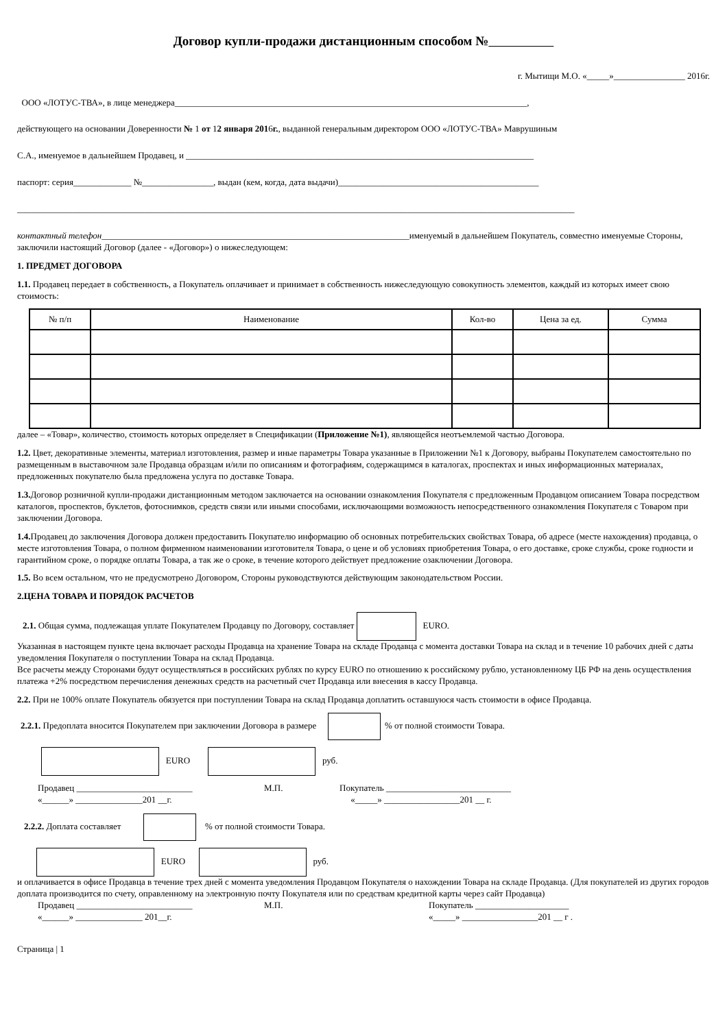Договор купли-продажи дистанционным способом №
г. Мытищи М.О. «_____»________________ 2016г.
ООО «ЛОТУС-ТВА», в лице менеджера_______________________________________________________________________________,
действующего на основании Доверенности № 1 от 12 января 2016г., выданной генеральным директором ООО «ЛОТУС-ТВА» Маврушиным
С.А., именуемое в дальнейшем Продавец, и ______________________________________________________________________________
паспорт: серия_____________ №________________, выдан (кем, когда, дата выдачи)_____________________________________________
_____________________________________________________________________________________________________________________________
контактный телефон_____________________________________________________________________именуемый в дальнейшем Покупатель, совместно именуемые Стороны, заключили настоящий Договор (далее - «Договор») о нижеследующем:
1. ПРЕДМЕТ ДОГОВОРА
1.1. Продавец передает в собственность, а Покупатель оплачивает и принимает в собственность нижеследующую совокупность элементов, каждый из которых имеет свою стоимость:
| № п/п | Наименование | Кол-во | Цена за ед. | Сумма |
| --- | --- | --- | --- | --- |
далее – «Товар», количество, стоимость которых определяет в Спецификации (Приложение №1), являющейся неотъемлемой частью Договора.
1.2. Цвет, декоративные элементы, материал изготовления, размер и иные параметры Товара указанные в Приложении №1 к Договору, выбраны Покупателем самостоятельно по размещенным в выставочном зале Продавца образцам и/или по описаниям и фотографиям, содержащимся в каталогах, проспектах и иных информационных материалах, предложенных покупателю была предложена услуга по доставке Товара.
1.3. Договор розничной купли-продажи дистанционным методом заключается на основании ознакомления Покупателя с предложенным Продавцом описанием Товара посредством каталогов, проспектов, буклетов, фотоснимков, средств связи или иными способами, исключающими возможность непосредственного ознакомления Покупателя с Товаром при заключении Договора.
1.4. Продавец до заключения Договора должен предоставить Покупателю информацию об основных потребительских свойствах Товара, об адресе (месте нахождения) продавца, о месте изготовления Товара, о полном фирменном наименовании изготовителя Товара, о цене и об условиях приобретения Товара, о его доставке, сроке службы, сроке годности и гарантийном сроке, о порядке оплаты Товара, а так же о сроке, в течение которого действует предложение озаключении Договора.
1.5. Во всем остальном, что не предусмотрено Договором, Стороны руководствуются действующим законодательством России.
2.ЦЕНА ТОВАРА И ПОРЯДОК РАСЧЕТОВ
2.1. Общая сумма, подлежащая уплате Покупателем Продавцу по Договору, составляет EURO.
Указанная в настоящем пункте цена включает расходы Продавца на хранение Товара на складе Продавца с момента доставки Товара на склад и в течение 10 рабочих дней с даты уведомления Покупателя о поступлении Товара на склад Продавца.
Все расчеты между Сторонами будут осуществляться в российских рублях по курсу EURO по отношению к российскому рублю, установленному ЦБ РФ на день осуществления платежа +2% посредством перечисления денежных средств на расчетный счет Продавца или внесения в кассу Продавца.
2.2. При не 100% оплате Покупатель обязуется при поступлении Товара на склад Продавца доплатить оставшуюся часть стоимости в офисе Продавца.
2.2.1. Предоплата вносится Покупателем при заключении Договора в размере % от полной стоимости Товара.
EURO руб.
Продавец __________________________
«______» _______________201 __г.
М.П. Покупатель ____________________________
«_____» _________________201 __ г.
2.2.2. Доплата составляет % от полной стоимости Товара.
EURO руб.
и оплачивается в офисе Продавца в течение трех дней с момента уведомления Продавцом Покупателя о нахождении Товара на складе Продавца. (Для покупателей из других городов доплата производится по счету, оправленному на электронную почту Покупателя или по средствам кредитной карты через сайт Продавца)
Продавец __________________________
«______» _______________ 201__г.
М.П. Покупатель _____________________
«_____» _________________201 __ г .
Страница | 1